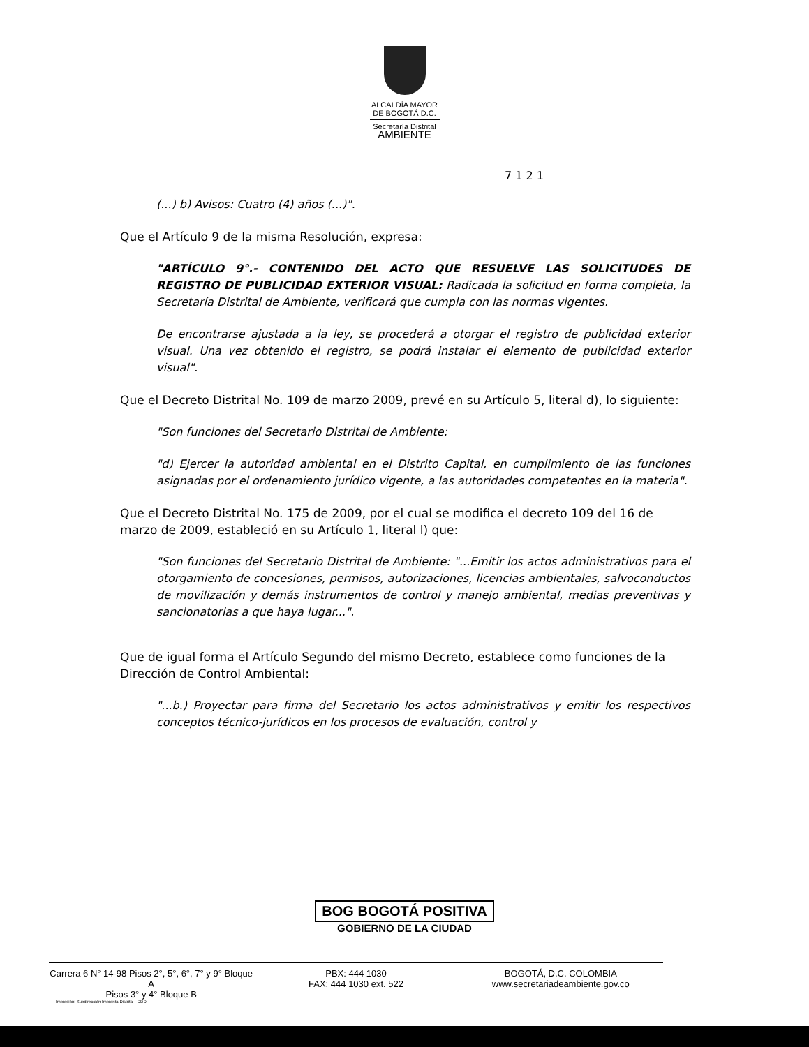ALCALDÍA MAYOR
DE BOGOTÁ D.C.
Secretaría Distrital
AMBIENTE
7 1 2 1
(...) b) Avisos: Cuatro (4) años (...)".
Que el Artículo 9 de la misma Resolución, expresa:
"ARTÍCULO 9°.- CONTENIDO DEL ACTO QUE RESUELVE LAS SOLICITUDES DE REGISTRO DE PUBLICIDAD EXTERIOR VISUAL: Radicada la solicitud en forma completa, la Secretaría Distrital de Ambiente, verificará que cumpla con las normas vigentes.
De encontrarse ajustada a la ley, se procederá a otorgar el registro de publicidad exterior visual. Una vez obtenido el registro, se podrá instalar el elemento de publicidad exterior visual".
Que el Decreto Distrital No. 109 de marzo 2009, prevé en su Artículo 5, literal d), lo siguiente:
"Son funciones del Secretario Distrital de Ambiente:
"d) Ejercer la autoridad ambiental en el Distrito Capital, en cumplimiento de las funciones asignadas por el ordenamiento jurídico vigente, a las autoridades competentes en la materia".
Que el Decreto Distrital No. 175 de 2009, por el cual se modifica el decreto 109 del 16 de marzo de 2009, estableció en su Artículo 1, literal l) que:
"Son funciones del Secretario Distrital de Ambiente: "...Emitir los actos administrativos para el otorgamiento de concesiones, permisos, autorizaciones, licencias ambientales, salvoconductos de movilización y demás instrumentos de control y manejo ambiental, medias preventivas y sancionatorias a que haya lugar...".
Que de igual forma el Artículo Segundo del mismo Decreto, establece como funciones de la Dirección de Control Ambiental:
"...b.) Proyectar para firma del Secretario los actos administrativos y emitir los respectivos conceptos técnico-jurídicos en los procesos de evaluación, control y
BOG BOGOTÁ POSITIVA
GOBIERNO DE LA CIUDAD
Carrera 6 N° 14-98 Pisos 2°, 5°, 6°, 7° y 9° Bloque A
Pisos 3° y 4° Bloque B
PBX: 444 1030
FAX: 444 1030 ext. 522
BOGOTÁ, D.C. COLOMBIA
www.secretariadeambiente.gov.co
Impresión: Subdirección Imprenta Distrital - DDDI